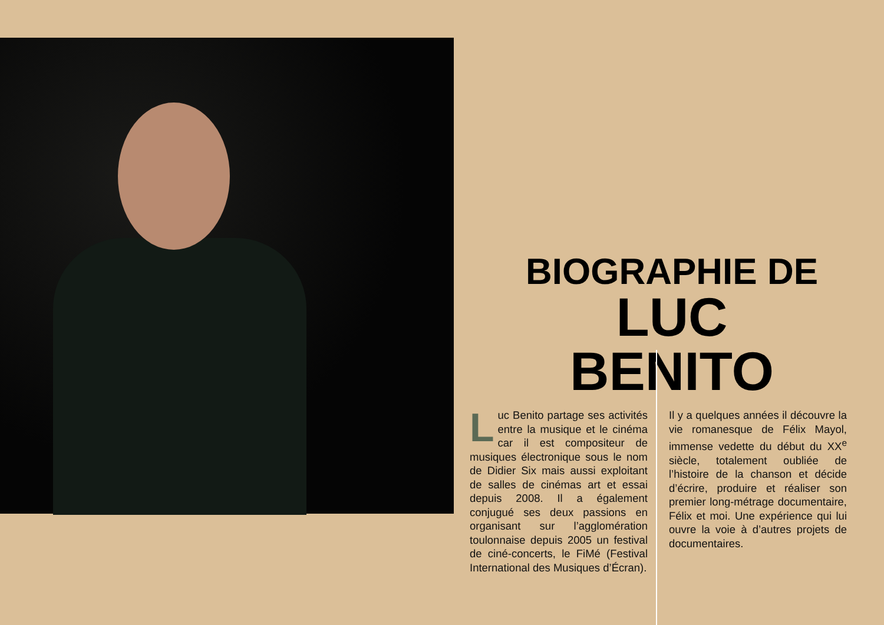BIOGRAPHIE DE
LUC BENITO
Luc Benito partage ses activités entre la musique et le cinéma car il est compositeur de musiques électronique sous le nom de Didier Six mais aussi exploitant de salles de cinémas art et essai depuis 2008. Il a également conjugué ses deux passions en organisant sur l’agglomération toulonnaise depuis 2005 un festival de ciné-concerts, le FiMé (Festival International des Musiques d’Écran).
Il y a quelques années il découvre la vie romanesque de Félix Mayol, immense vedette du début du XX<sup>e</sup> siècle, totalement oubliée de l’histoire de la chanson et décide d’écrire, produire et réaliser son premier long-métrage documentaire, Félix et moi. Une expérience qui lui ouvre la voie à d’autres projets de documentaires.